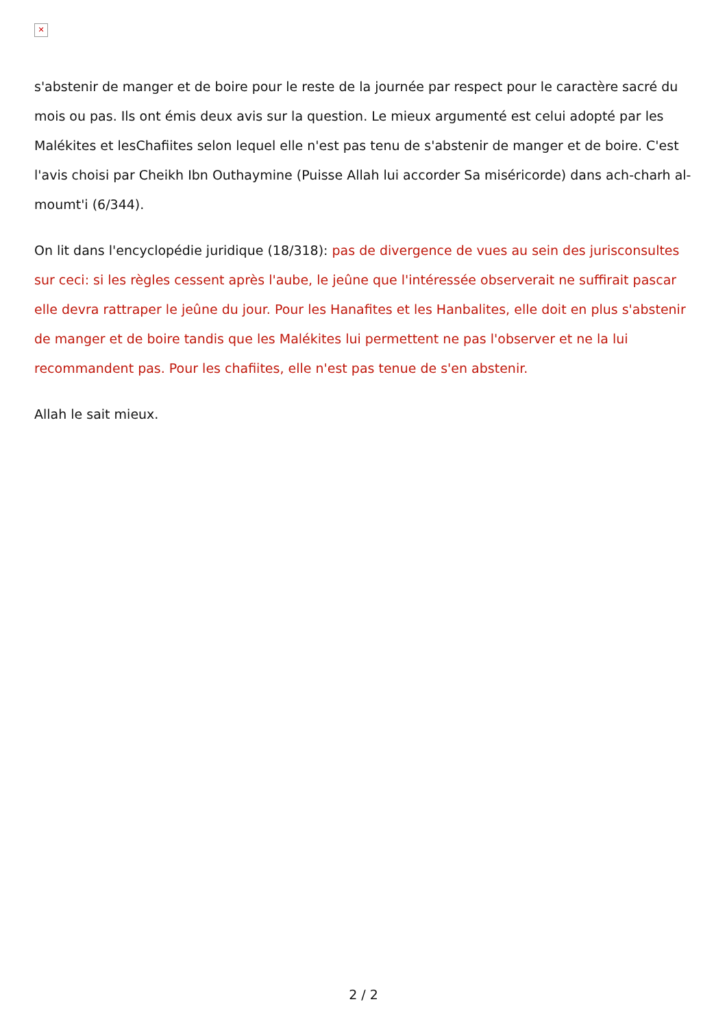✕
s'abstenir de manger et de boire pour le reste de la journée par respect pour le caractère sacré du mois ou pas. Ils ont émis deux avis sur la question. Le mieux argumenté est celui adopté par les Malékites et lesChafiites selon lequel elle n'est pas tenu de s'abstenir de manger et de boire. C'est l'avis choisi par Cheikh Ibn Outhaymine (Puisse Allah lui accorder Sa miséricorde) dans ach-charh al-moumt'i (6/344).
On lit dans l'encyclopédie juridique (18/318): pas de divergence de vues au sein des jurisconsultes sur ceci: si les règles cessent après l'aube, le jeûne que l'intéressée observerait ne suffirait pascar elle devra rattraper le jeûne du jour. Pour les Hanafites et les Hanbalites, elle doit en plus s'abstenir de manger et de boire tandis que les Malékites lui permettent ne pas l'observer et ne la lui recommandent pas. Pour les chafiites, elle n'est pas tenue de s'en abstenir.
Allah le sait mieux.
2 / 2